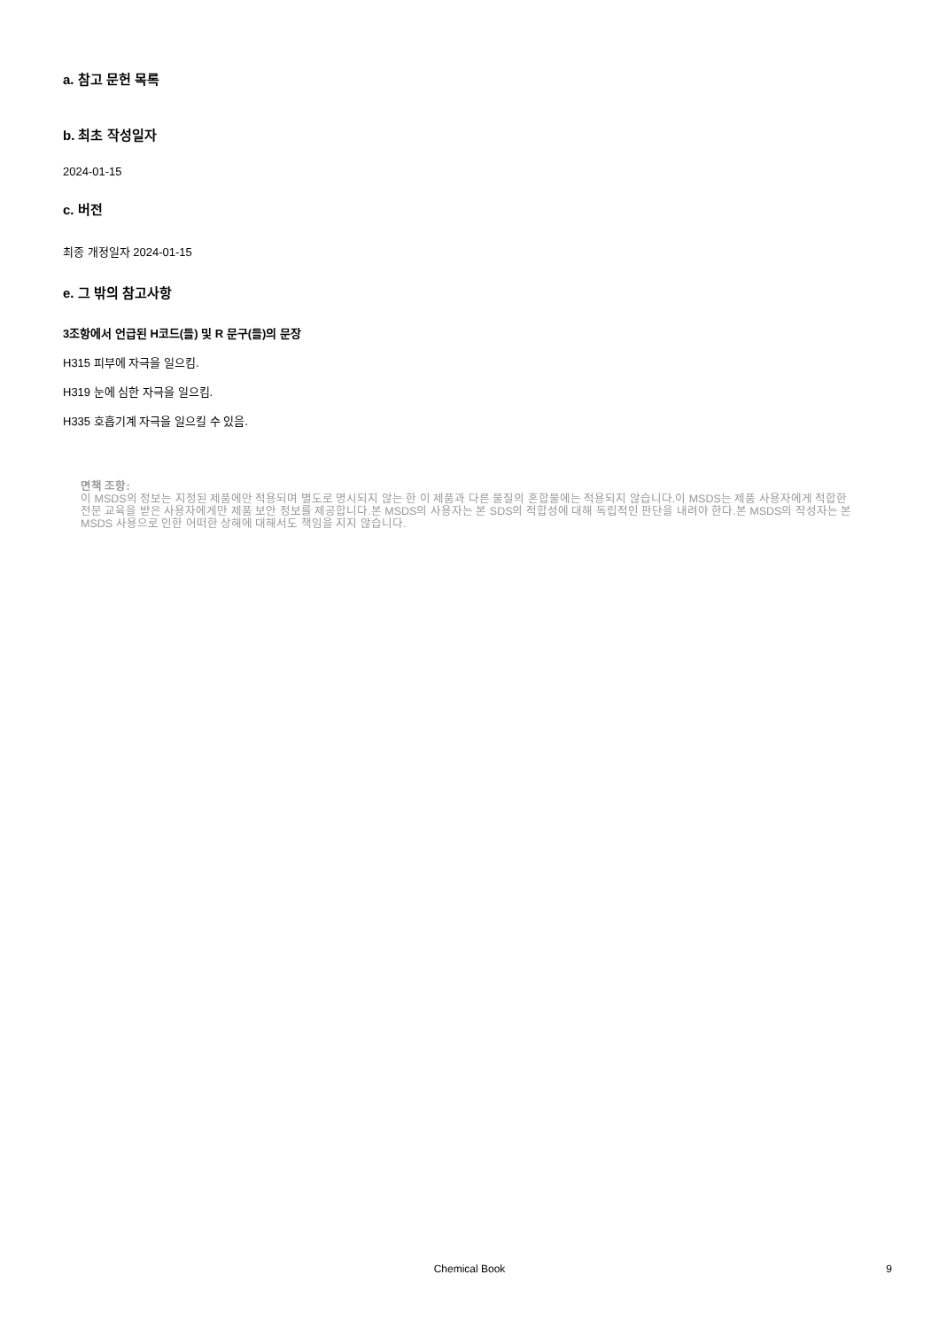a. 참고 문헌 목록
b. 최초 작성일자
2024-01-15
c. 버전
최종 개정일자 2024-01-15
e. 그 밖의 참고사항
3조항에서 언급된 H코드(들) 및 R 문구(들)의 문장
H315 피부에 자극을 일으킴.
H319 눈에 심한 자극을 일으킴.
H335 호흡기계 자극을 일으킬 수 있음.
면책 조항:
이 MSDS의 정보는 지정된 제품에만 적용되며 별도로 명시되지 않는 한 이 제품과 다른 물질의 혼합물에는 적용되지 않습니다.이 MSDS는 제품 사용자에게 적합한 전문 교육을 받은 사용자에게만 제품 보안 정보를 제공합니다.본 MSDS의 사용자는 본 SDS의 적합성에 대해 독립적인 판단을 내려야 한다.본 MSDS의 작성자는 본 MSDS 사용으로 인한 어떠한 상해에 대해서도 책임을 지지 않습니다.
Chemical Book
9